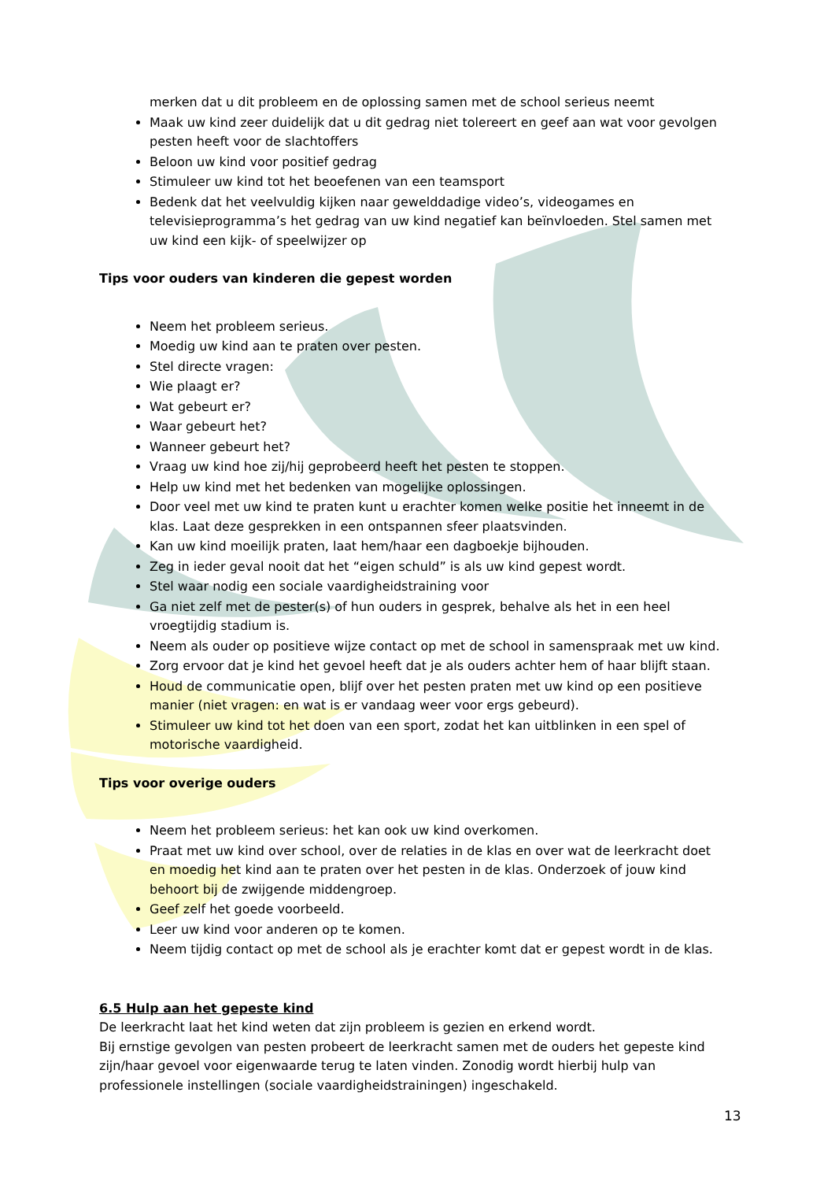merken dat u dit probleem en de oplossing samen met de school serieus neemt
Maak uw kind zeer duidelijk dat u dit gedrag niet tolereert en geef aan wat voor gevolgen pesten heeft voor de slachtoffers
Beloon uw kind voor positief gedrag
Stimuleer uw kind tot het beoefenen van een teamsport
Bedenk dat het veelvuldig kijken naar gewelddadige video’s, videogames en televisieprogramma’s het gedrag van uw kind negatief kan beïnvloeden. Stel samen met uw kind een kijk- of speelwijzer op
Tips voor ouders van kinderen die gepest worden
Neem het probleem serieus.
Moedig uw kind aan te praten over pesten.
Stel directe vragen:
Wie plaagt er?
Wat gebeurt er?
Waar gebeurt het?
Wanneer gebeurt het?
Vraag uw kind hoe zij/hij geprobeerd heeft het pesten te stoppen.
Help uw kind met het bedenken van mogelijke oplossingen.
Door veel met uw kind te praten kunt u erachter komen welke positie het inneemt in de klas. Laat deze gesprekken in een ontspannen sfeer plaatsvinden.
Kan uw kind moeilijk praten, laat hem/haar een dagboekje bijhouden.
Zeg in ieder geval nooit dat het “eigen schuld” is als uw kind gepest wordt.
Stel waar nodig een sociale vaardigheidstraining voor
Ga niet zelf met de pester(s) of hun ouders in gesprek, behalve als het in een heel vroegtijdig stadium is.
Neem als ouder op positieve wijze contact op met de school in samenspraak met uw kind.
Zorg ervoor dat je kind het gevoel heeft dat je als ouders achter hem of haar blijft staan.
Houd de communicatie open, blijf over het pesten praten met uw kind op een positieve manier (niet vragen: en wat is er vandaag weer voor ergs gebeurd).
Stimuleer uw kind tot het doen van een sport, zodat het kan uitblinken in een spel of motorische vaardigheid.
Tips voor overige ouders
Neem het probleem serieus: het kan ook uw kind overkomen.
Praat met uw kind over school, over de relaties in de klas en over wat de leerkracht doet en moedig het kind aan te praten over het pesten in de klas. Onderzoek of jouw kind behoort bij de zwijgende middengroep.
Geef zelf het goede voorbeeld.
Leer uw kind voor anderen op te komen.
Neem tijdig contact op met de school als je erachter komt dat er gepest wordt in de klas.
6.5 Hulp aan het gepeste kind
De leerkracht laat het kind weten dat zijn probleem is gezien en erkend wordt.
Bij ernstige gevolgen van pesten probeert de leerkracht samen met de ouders het gepeste kind zijn/haar gevoel voor eigenwaarde terug te laten vinden. Zonodig wordt hierbij hulp van professionele instellingen (sociale vaardigheidstrainingen) ingeschakeld.
13